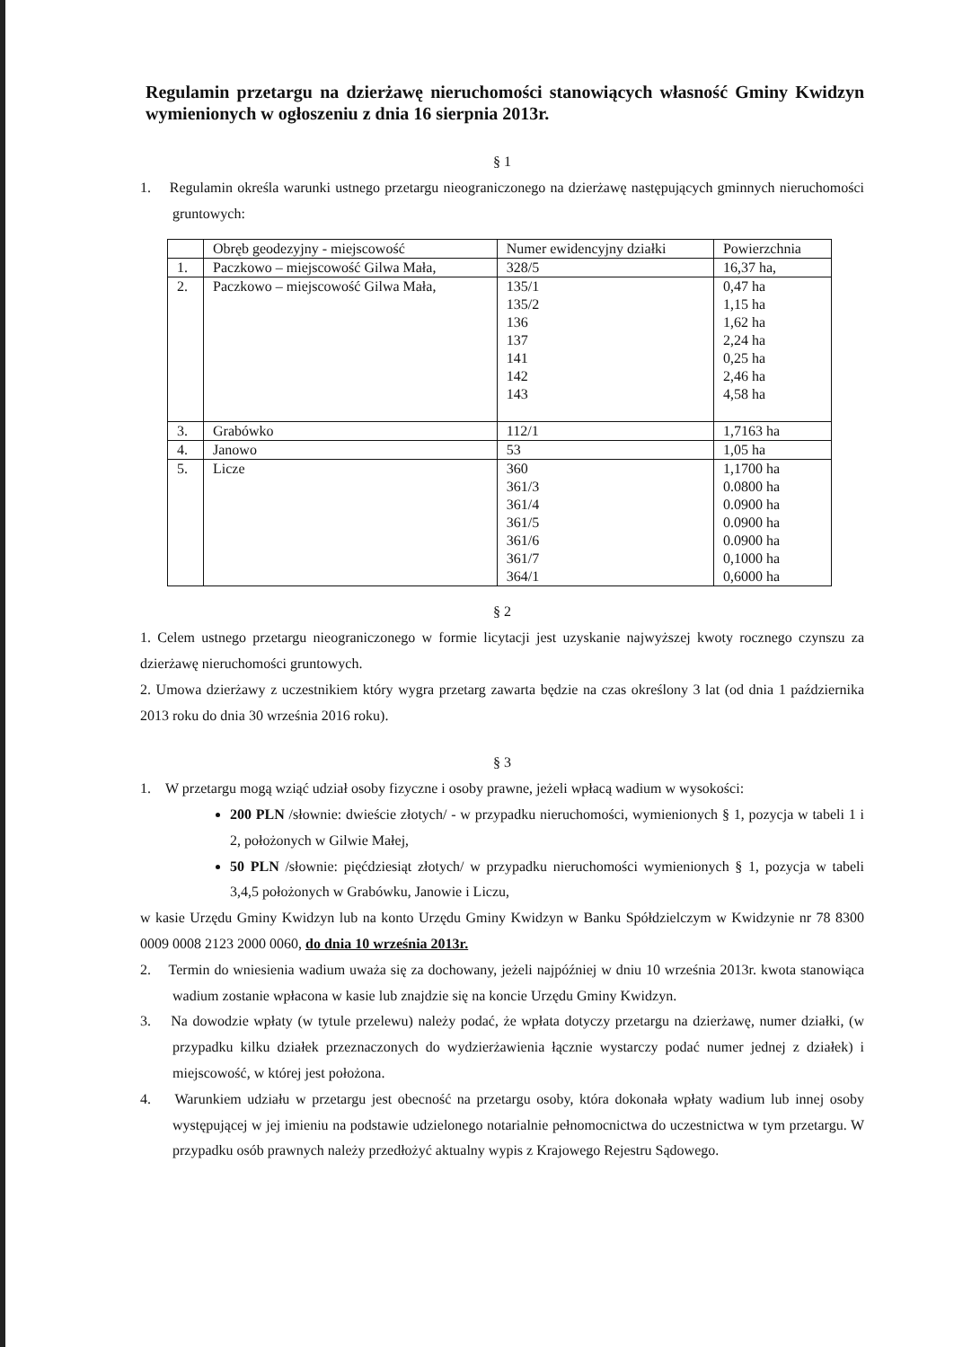Regulamin przetargu na dzierżawę nieruchomości stanowiących własność Gminy Kwidzyn wymienionych w ogłoszeniu z dnia 16 sierpnia 2013r.
§ 1
1. Regulamin określa warunki ustnego przetargu nieograniczonego na dzierżawę następujących gminnych nieruchomości gruntowych:
| | Obręb geodezyjny - miejscowość | Numer ewidencyjny działki | Powierzchnia |
| --- | --- | --- | --- |
| 1. | Paczkowo – miejscowość Gilwa Mała, | 328/5 | 16,37 ha, |
| 2. | Paczkowo – miejscowość Gilwa Mała, | 135/1 135/2 136 137 141 142 143 | 0,47 ha 1,15 ha 1,62 ha 2,24 ha 0,25 ha 2,46 ha 4,58 ha |
| 3. | Grabówko | 112/1 | 1,7163 ha |
| 4. | Janowo | 53 | 1,05 ha |
| 5. | Licze | 360 361/3 361/4 361/5 361/6 361/7 364/1 | 1,1700 ha 0.0800 ha 0.0900 ha 0.0900 ha 0.0900 ha 0,1000 ha 0,6000 ha |
§ 2
1. Celem ustnego przetargu nieograniczonego w formie licytacji jest uzyskanie najwyższej kwoty rocznego czynszu za dzierżawę nieruchomości gruntowych.
2. Umowa dzierżawy z uczestnikiem który wygra przetarg zawarta będzie na czas określony 3 lat (od dnia 1 października 2013 roku do dnia 30 września 2016 roku).
§ 3
1. W przetargu mogą wziąć udział osoby fizyczne i osoby prawne, jeżeli wpłacą wadium w wysokości:
200 PLN /słownie: dwieście złotych/ - w przypadku nieruchomości, wymienionych § 1, pozycja w tabeli 1 i 2, położonych w Gilwie Małej,
50 PLN /słownie: pięćdziesiąt złotych/ w przypadku nieruchomości wymienionych § 1, pozycja w tabeli 3,4,5 położonych w Grabówku, Janowie i Liczu,
w kasie Urzędu Gminy Kwidzyn lub na konto Urzędu Gminy Kwidzyn w Banku Spółdzielczym w Kwidzynie nr 78 8300 0009 0008 2123 2000 0060, do dnia 10 września 2013r.
2. Termin do wniesienia wadium uważa się za dochowany, jeżeli najpóźniej w dniu 10 września 2013r. kwota stanowiąca wadium zostanie wpłacona w kasie lub znajdzie się na koncie Urzędu Gminy Kwidzyn.
3. Na dowodzie wpłaty (w tytule przelewu) należy podać, że wpłata dotyczy przetargu na dzierżawę, numer działki, (w przypadku kilku działek przeznaczonych do wydzierżawienia łącznie wystarczy podać numer jednej z działek) i miejscowość, w której jest położona.
4. Warunkiem udziału w przetargu jest obecność na przetargu osoby, która dokonała wpłaty wadium lub innej osoby występującej w jej imieniu na podstawie udzielonego notarialnie pełnomocnictwa do uczestnictwa w tym przetargu. W przypadku osób prawnych należy przedłożyć aktualny wypis z Krajowego Rejestru Sądowego.